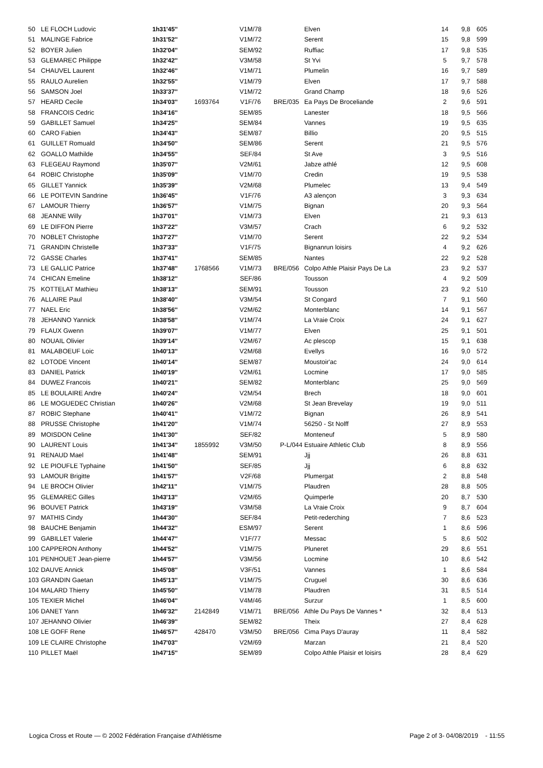| 50 | LE FLOCH Ludovic | 1h31'45'' | | V1M/78 | | Elven | 14 | 9,8 | 605 |
| 51 | MALINGE Fabrice | 1h31'52'' | | V1M/72 | | Serent | 15 | 9,8 | 599 |
| 52 | BOYER Julien | 1h32'04'' | | SEM/92 | | Ruffiac | 17 | 9,8 | 535 |
| 53 | GLEMAREC Philippe | 1h32'42'' | | V3M/58 | | St Yvi | 5 | 9,7 | 578 |
| 54 | CHAUVEL Laurent | 1h32'46'' | | V1M/71 | | Plumelin | 16 | 9,7 | 589 |
| 55 | RAULO Aurelien | 1h32'55'' | | V1M/79 | | Elven | 17 | 9,7 | 588 |
| 56 | SAMSON Joel | 1h33'37'' | | V1M/72 | | Grand Champ | 18 | 9,6 | 526 |
| 57 | HEARD Cecile | 1h34'03'' | 1693764 | V1F/76 | BRE/035 | Ea Pays De Broceliande | 2 | 9,6 | 591 |
| 58 | FRANCOIS Cedric | 1h34'16'' | | SEM/85 | | Lanester | 18 | 9,5 | 566 |
| 59 | GABILLET Samuel | 1h34'25'' | | SEM/84 | | Vannes | 19 | 9,5 | 635 |
| 60 | CARO Fabien | 1h34'43'' | | SEM/87 | | Billio | 20 | 9,5 | 515 |
| 61 | GUILLET Romuald | 1h34'50'' | | SEM/86 | | Serent | 21 | 9,5 | 576 |
| 62 | GOALLO Mathilde | 1h34'55'' | | SEF/84 | | St Ave | 3 | 9,5 | 516 |
| 63 | FLEGEAU Raymond | 1h35'07'' | | V2M/61 | | Jabze athlé | 12 | 9,5 | 608 |
| 64 | ROBIC Christophe | 1h35'09'' | | V1M/70 | | Credin | 19 | 9,5 | 538 |
| 65 | GILLET Yannick | 1h35'39'' | | V2M/68 | | Plumelec | 13 | 9,4 | 549 |
| 66 | LE POITEVIN Sandrine | 1h36'45'' | | V1F/76 | | A3 alençon | 3 | 9,3 | 634 |
| 67 | LAMOUR Thierry | 1h36'57'' | | V1M/75 | | Bignan | 20 | 9,3 | 564 |
| 68 | JEANNE Willy | 1h37'01'' | | V1M/73 | | Elven | 21 | 9,3 | 613 |
| 69 | LE DIFFON Pierre | 1h37'22'' | | V3M/57 | | Crach | 6 | 9,2 | 532 |
| 70 | NOBLET Christophe | 1h37'27'' | | V1M/70 | | Serent | 22 | 9,2 | 534 |
| 71 | GRANDIN Christelle | 1h37'33'' | | V1F/75 | | Bignanrun loisirs | 4 | 9,2 | 626 |
| 72 | GASSE Charles | 1h37'41'' | | SEM/85 | | Nantes | 22 | 9,2 | 528 |
| 73 | LE GALLIC Patrice | 1h37'48'' | 1768566 | V1M/73 | BRE/056 | Colpo Athle Plaisir Pays De La | 23 | 9,2 | 537 |
| 74 | CHICAN Emeline | 1h38'12'' | | SEF/86 | | Tousson | 4 | 9,2 | 509 |
| 75 | KOTTELAT Mathieu | 1h38'13'' | | SEM/91 | | Tousson | 23 | 9,2 | 510 |
| 76 | ALLAIRE Paul | 1h38'40'' | | V3M/54 | | St Congard | 7 | 9,1 | 560 |
| 77 | NAEL Eric | 1h38'56'' | | V2M/62 | | Monterblanc | 14 | 9,1 | 567 |
| 78 | JEHANNO Yannick | 1h38'58'' | | V1M/74 | | La Vraie Croix | 24 | 9,1 | 627 |
| 79 | FLAUX Gwenn | 1h39'07'' | | V1M/77 | | Elven | 25 | 9,1 | 501 |
| 80 | NOUAIL Olivier | 1h39'14'' | | V2M/67 | | Ac plescop | 15 | 9,1 | 638 |
| 81 | MALABOEUF Loic | 1h40'13'' | | V2M/68 | | Evellys | 16 | 9,0 | 572 |
| 82 | LOTODE Vincent | 1h40'14'' | | SEM/87 | | Moustoir'ac | 24 | 9,0 | 614 |
| 83 | DANIEL Patrick | 1h40'19'' | | V2M/61 | | Locmine | 17 | 9,0 | 585 |
| 84 | DUWEZ Francois | 1h40'21'' | | SEM/82 | | Monterblanc | 25 | 9,0 | 569 |
| 85 | LE BOULAIRE Andre | 1h40'24'' | | V2M/54 | | Brech | 18 | 9,0 | 601 |
| 86 | LE MOGUEDEC Christian | 1h40'26'' | | V2M/68 | | St Jean Brevelay | 19 | 9,0 | 511 |
| 87 | ROBIC Stephane | 1h40'41'' | | V1M/72 | | Bignan | 26 | 8,9 | 541 |
| 88 | PRUSSE Christophe | 1h41'20'' | | V1M/74 | | 56250 - St Nolff | 27 | 8,9 | 553 |
| 89 | MOISDON Celine | 1h41'30'' | | SEF/82 | | Monteneuf | 5 | 8,9 | 580 |
| 90 | LAURENT Louis | 1h41'34'' | 1855992 | V3M/50 | P-L/044 | Estuaire Athletic Club | 8 | 8,9 | 556 |
| 91 | RENAUD Mael | 1h41'48'' | | SEM/91 | | Jjj | 26 | 8,8 | 631 |
| 92 | LE PIOUFLE Typhaine | 1h41'50'' | | SEF/85 | | Jjj | 6 | 8,8 | 632 |
| 93 | LAMOUR Brigitte | 1h41'57'' | | V2F/68 | | Plumergat | 2 | 8,8 | 548 |
| 94 | LE BROCH Olivier | 1h42'11'' | | V1M/75 | | Plaudren | 28 | 8,8 | 505 |
| 95 | GLEMAREC Gilles | 1h43'13'' | | V2M/65 | | Quimperle | 20 | 8,7 | 530 |
| 96 | BOUVET Patrick | 1h43'19'' | | V3M/58 | | La Vraie Croix | 9 | 8,7 | 604 |
| 97 | MATHIS Cindy | 1h44'30'' | | SEF/84 | | Petit-rederching | 7 | 8,6 | 523 |
| 98 | BAUCHE Benjamin | 1h44'32'' | | ESM/97 | | Serent | 1 | 8,6 | 596 |
| 99 | GABILLET Valerie | 1h44'47'' | | V1F/77 | | Messac | 5 | 8,6 | 502 |
| 100 | CAPPERON Anthony | 1h44'52'' | | V1M/75 | | Pluneret | 29 | 8,6 | 551 |
| 101 | PENHOUET Jean-pierre | 1h44'57'' | | V3M/56 | | Locmine | 10 | 8,6 | 542 |
| 102 | DAUVE Annick | 1h45'08'' | | V3F/51 | | Vannes | 1 | 8,6 | 584 |
| 103 | GRANDIN Gaetan | 1h45'13'' | | V1M/75 | | Cruguel | 30 | 8,6 | 636 |
| 104 | MALARD Thierry | 1h45'50'' | | V1M/78 | | Plaudren | 31 | 8,5 | 514 |
| 105 | TEXIER Michel | 1h46'04'' | | V4M/46 | | Surzur | 1 | 8,5 | 600 |
| 106 | DANET Yann | 1h46'32'' | 2142849 | V1M/71 | BRE/056 | Athle Du Pays De Vannes * | 32 | 8,4 | 513 |
| 107 | JEHANNO Olivier | 1h46'39'' | | SEM/82 | | Theix | 27 | 8,4 | 628 |
| 108 | LE GOFF Rene | 1h46'57'' | 428470 | V3M/50 | BRE/056 | Cima Pays D'auray | 11 | 8,4 | 582 |
| 109 | LE CLAIRE Christophe | 1h47'03'' | | V2M/69 | | Marzan | 21 | 8,4 | 520 |
| 110 | PILLET Maël | 1h47'15'' | | SEM/89 | | Colpo Athle Plaisir et loisirs | 28 | 8,4 | 629 |
Logica Cross et Route — © 2002 Fédération Française d'Athlétisme Page 2 of 3- 04/08/2019 - 11:55